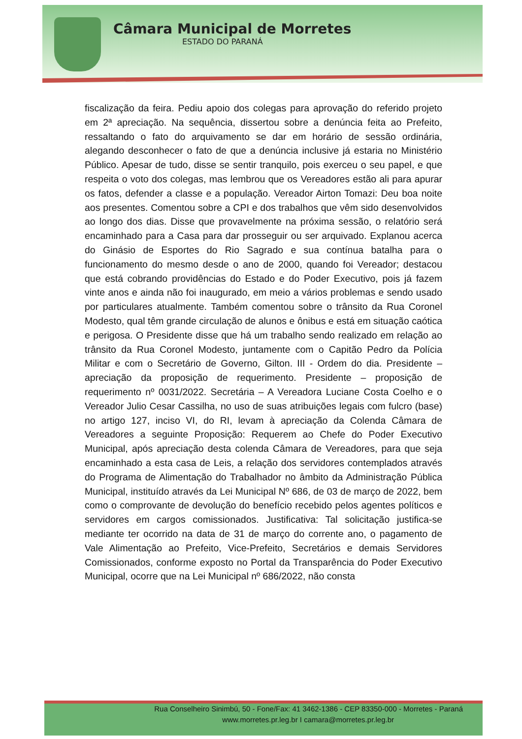Câmara Municipal de Morretes
ESTADO DO PARANÁ
fiscalização da feira. Pediu apoio dos colegas para aprovação do referido projeto em 2ª apreciação. Na sequência, dissertou sobre a denúncia feita ao Prefeito, ressaltando o fato do arquivamento se dar em horário de sessão ordinária, alegando desconhecer o fato de que a denúncia inclusive já estaria no Ministério Público. Apesar de tudo, disse se sentir tranquilo, pois exerceu o seu papel, e que respeita o voto dos colegas, mas lembrou que os Vereadores estão ali para apurar os fatos, defender a classe e a população. Vereador Airton Tomazi: Deu boa noite aos presentes. Comentou sobre a CPI e dos trabalhos que vêm sido desenvolvidos ao longo dos dias. Disse que provavelmente na próxima sessão, o relatório será encaminhado para a Casa para dar prosseguir ou ser arquivado. Explanou acerca do Ginásio de Esportes do Rio Sagrado e sua contínua batalha para o funcionamento do mesmo desde o ano de 2000, quando foi Vereador; destacou que está cobrando providências do Estado e do Poder Executivo, pois já fazem vinte anos e ainda não foi inaugurado, em meio a vários problemas e sendo usado por particulares atualmente. Também comentou sobre o trânsito da Rua Coronel Modesto, qual têm grande circulação de alunos e ônibus e está em situação caótica e perigosa. O Presidente disse que há um trabalho sendo realizado em relação ao trânsito da Rua Coronel Modesto, juntamente com o Capitão Pedro da Polícia Militar e com o Secretário de Governo, Gilton. III - Ordem do dia. Presidente – apreciação da proposição de requerimento. Presidente – proposição de requerimento nº 0031/2022. Secretária – A Vereadora Luciane Costa Coelho e o Vereador Julio Cesar Cassilha, no uso de suas atribuições legais com fulcro (base) no artigo 127, inciso VI, do RI, levam à apreciação da Colenda Câmara de Vereadores a seguinte Proposição: Requerem ao Chefe do Poder Executivo Municipal, após apreciação desta colenda Câmara de Vereadores, para que seja encaminhado a esta casa de Leis, a relação dos servidores contemplados através do Programa de Alimentação do Trabalhador no âmbito da Administração Pública Municipal, instituído através da Lei Municipal Nº 686, de 03 de março de 2022, bem como o comprovante de devolução do benefício recebido pelos agentes políticos e servidores em cargos comissionados. Justificativa: Tal solicitação justifica-se mediante ter ocorrido na data de 31 de março do corrente ano, o pagamento de Vale Alimentação ao Prefeito, Vice-Prefeito, Secretários e demais Servidores Comissionados, conforme exposto no Portal da Transparência do Poder Executivo Municipal, ocorre que na Lei Municipal nº 686/2022, não consta
Rua Conselheiro Sinimbú, 50 - Fone/Fax: 41 3462-1386 - CEP 83350-000 - Morretes - Paraná
www.morretes.pr.leg.br I camara@morretes.pr.leg.br